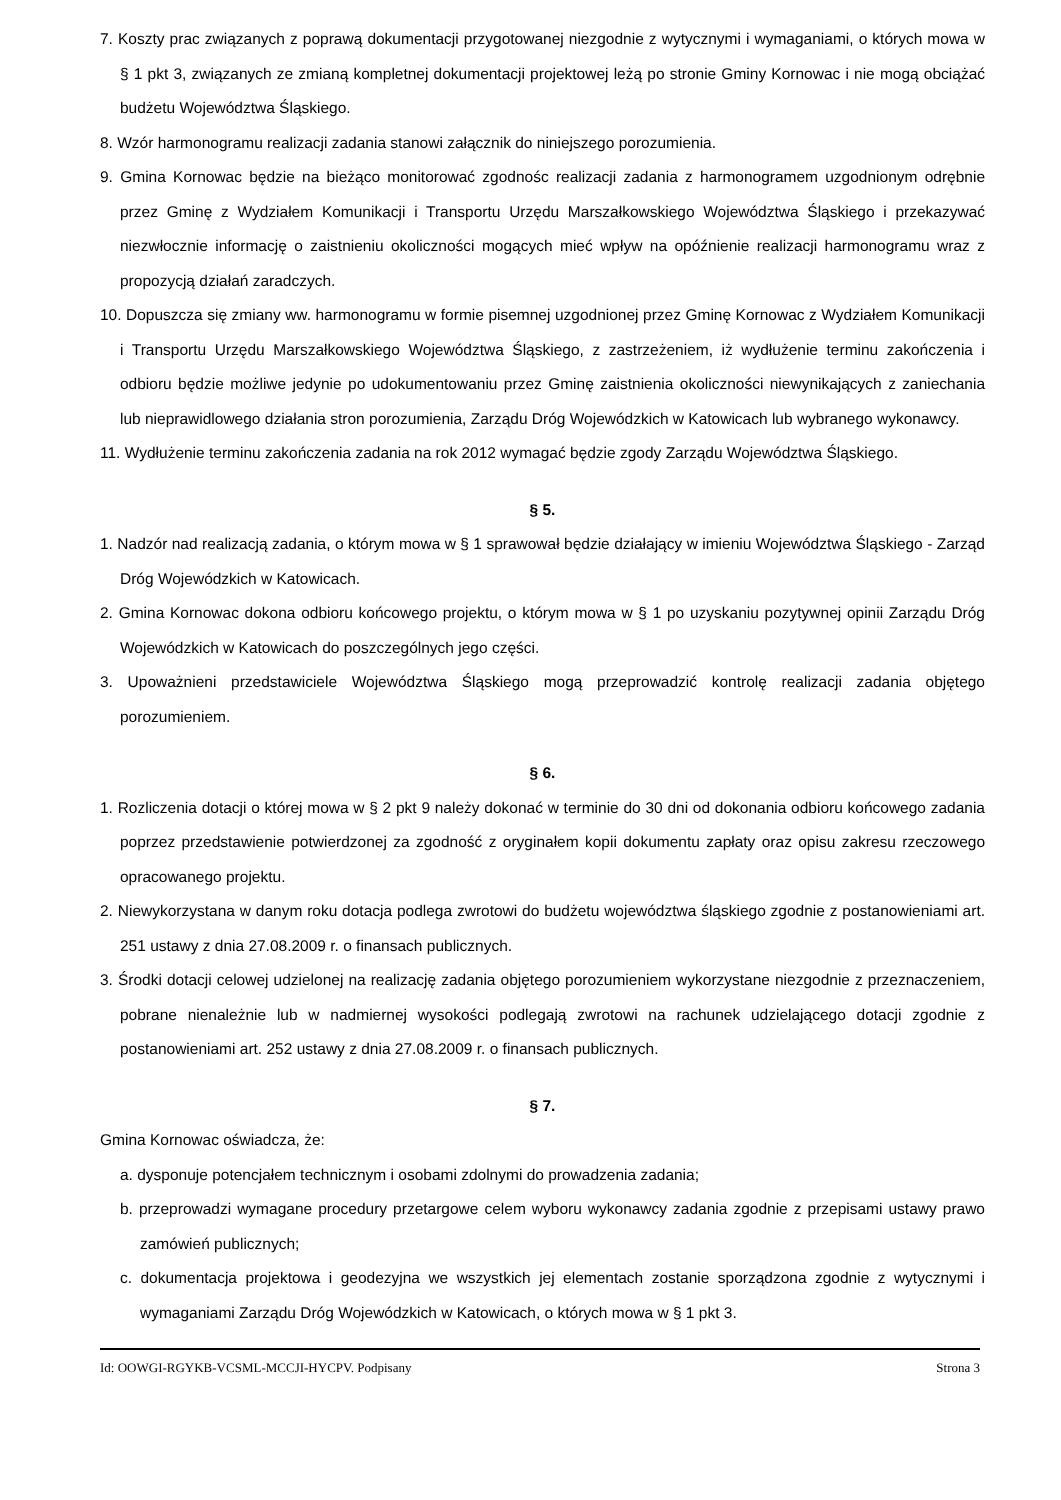7. Koszty prac związanych z poprawą dokumentacji przygotowanej niezgodnie z wytycznymi i wymaganiami, o których mowa w § 1 pkt 3, związanych ze zmianą kompletnej dokumentacji projektowej leżą po stronie Gminy Kornowac i nie mogą obciążać budżetu Województwa Śląskiego.
8. Wzór harmonogramu realizacji zadania stanowi załącznik do niniejszego porozumienia.
9. Gmina Kornowac będzie na bieżąco monitorować zgodnośc realizacji zadania z harmonogramem uzgodnionym odrębnie przez Gminę z Wydziałem Komunikacji i Transportu Urzędu Marszałkowskiego Województwa Śląskiego i przekazywać niezwłocznie informację o zaistnieniu okoliczności mogących mieć wpływ na opóźnienie realizacji harmonogramu wraz z propozycją działań zaradczych.
10. Dopuszcza się zmiany ww. harmonogramu w formie pisemnej uzgodnionej przez Gminę Kornowac z Wydziałem Komunikacji i Transportu Urzędu Marszałkowskiego Województwa Śląskiego, z zastrzeżeniem, iż wydłużenie terminu zakończenia i odbioru będzie możliwe jedynie po udokumentowaniu przez Gminę zaistnienia okoliczności niewynikających z zaniechania lub nieprawidlowego działania stron porozumienia, Zarządu Dróg Wojewódzkich w Katowicach lub wybranego wykonawcy.
11. Wydłużenie terminu zakończenia zadania na rok 2012 wymagać będzie zgody Zarządu Województwa Śląskiego.
§ 5.
1. Nadzór nad realizacją zadania, o którym mowa w § 1 sprawował będzie działający w imieniu Województwa Śląskiego - Zarząd Dróg Wojewódzkich w Katowicach.
2. Gmina Kornowac dokona odbioru końcowego projektu, o którym mowa w § 1 po uzyskaniu pozytywnej opinii Zarządu Dróg Wojewódzkich w Katowicach do poszczególnych jego części.
3. Upoważnieni przedstawiciele Województwa Śląskiego mogą przeprowadzić kontrolę realizacji zadania objętego porozumieniem.
§ 6.
1. Rozliczenia dotacji o której mowa w § 2 pkt 9 należy dokonać w terminie do 30 dni od dokonania odbioru końcowego zadania poprzez przedstawienie potwierdzonej za zgodność z oryginałem kopii dokumentu zapłaty oraz opisu zakresu rzeczowego opracowanego projektu.
2. Niewykorzystana w danym roku dotacja podlega zwrotowi do budżetu województwa śląskiego zgodnie z postanowieniami art. 251 ustawy z dnia 27.08.2009 r. o finansach publicznych.
3. Środki dotacji celowej udzielonej na realizację zadania objętego porozumieniem wykorzystane niezgodnie z przeznaczeniem, pobrane nienależnie lub w nadmiernej wysokości podlegają zwrotowi na rachunek udzielającego dotacji zgodnie z postanowieniami art. 252 ustawy z dnia 27.08.2009 r. o finansach publicznych.
§ 7.
Gmina Kornowac oświadcza, że:
a. dysponuje potencjałem technicznym i osobami zdolnymi do prowadzenia zadania;
b. przeprowadzi wymagane procedury przetargowe celem wyboru wykonawcy zadania zgodnie z przepisami ustawy prawo zamówień publicznych;
c. dokumentacja projektowa i geodezyjna we wszystkich jej elementach zostanie sporządzona zgodnie z wytycznymi i wymaganiami Zarządu Dróg Wojewódzkich w Katowicach, o których mowa w § 1 pkt 3.
Id: OOWGI-RGYKB-VCSML-MCCJI-HYCPV. Podpisany Strona 3